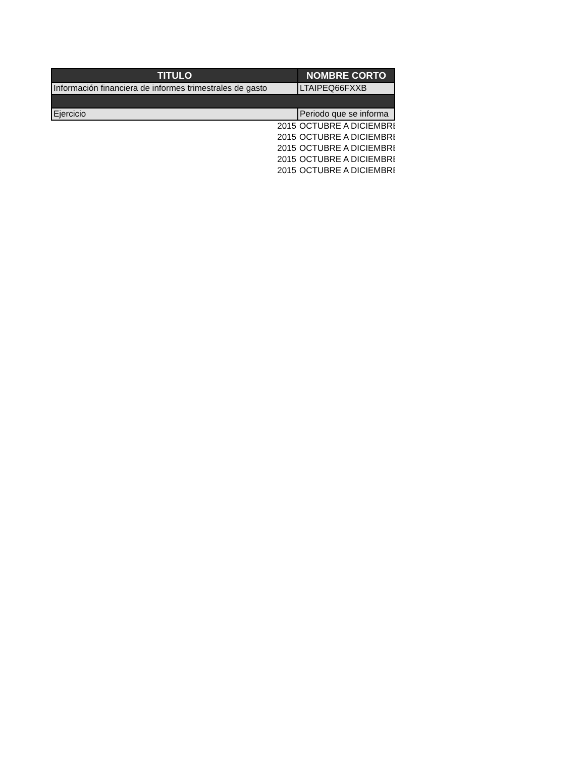| TITULO | NOMBRE CORTO |
| --- | --- |
| Información financiera de informes trimestrales de gasto | LTAIPEQ66FXXB |
| Ejercicio | Periodo que se informa |
| 2015 | OCTUBRE A DICIEMBRE |
| 2015 | OCTUBRE A DICIEMBRE |
| 2015 | OCTUBRE A DICIEMBRE |
| 2015 | OCTUBRE A DICIEMBRE |
| 2015 | OCTUBRE A DICIEMBRE |